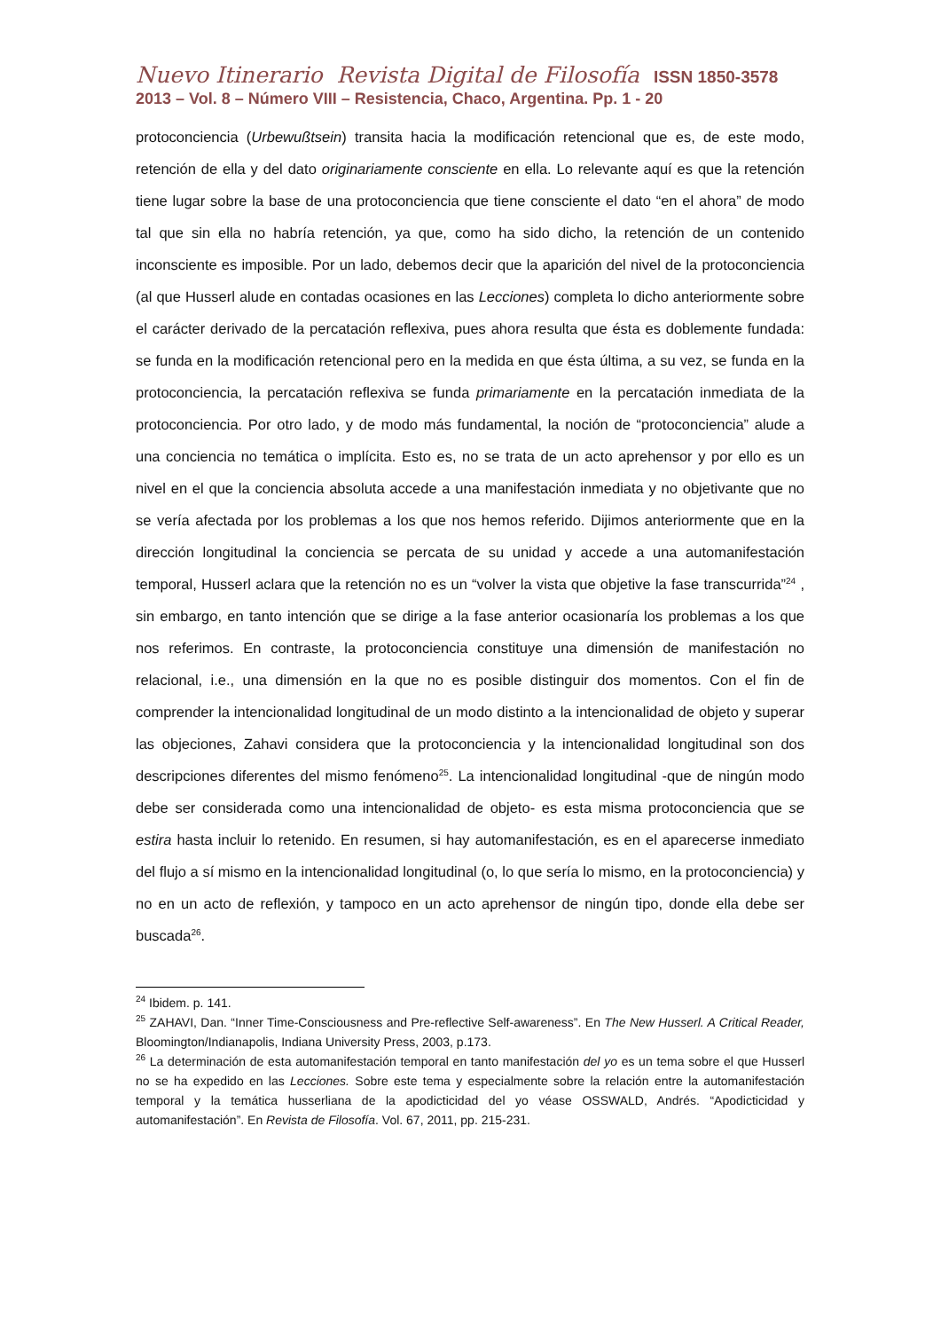Nuevo Itinerario Revista Digital de Filosofía ISSN 1850-3578
2013 – Vol. 8 – Número VIII – Resistencia, Chaco, Argentina. Pp. 1 - 20
protoconciencia (Urbewußtsein) transita hacia la modificación retencional que es, de este modo, retención de ella y del dato originariamente consciente en ella. Lo relevante aquí es que la retención tiene lugar sobre la base de una protoconciencia que tiene consciente el dato “en el ahora” de modo tal que sin ella no habría retención, ya que, como ha sido dicho, la retención de un contenido inconsciente es imposible. Por un lado, debemos decir que la aparición del nivel de la protoconciencia (al que Husserl alude en contadas ocasiones en las Lecciones) completa lo dicho anteriormente sobre el carácter derivado de la percatación reflexiva, pues ahora resulta que ésta es doblemente fundada: se funda en la modificación retencional pero en la medida en que ésta última, a su vez, se funda en la protoconciencia, la percatación reflexiva se funda primariamente en la percatación inmediata de la protoconciencia. Por otro lado, y de modo más fundamental, la noción de “protoconciencia” alude a una conciencia no temática o implícita. Esto es, no se trata de un acto aprehensor y por ello es un nivel en el que la conciencia absoluta accede a una manifestación inmediata y no objetivante que no se vería afectada por los problemas a los que nos hemos referido. Dijimos anteriormente que en la dirección longitudinal la conciencia se percata de su unidad y accede a una automanifestación temporal, Husserl aclara que la retención no es un “volver la vista que objetive la fase transcurrida”<sup>24</sup> , sin embargo, en tanto intención que se dirige a la fase anterior ocasionaría los problemas a los que nos referimos. En contraste, la protoconciencia constituye una dimensión de manifestación no relacional, i.e., una dimensión en la que no es posible distinguir dos momentos. Con el fin de comprender la intencionalidad longitudinal de un modo distinto a la intencionalidad de objeto y superar las objeciones, Zahavi considera que la protoconciencia y la intencionalidad longitudinal son dos descripciones diferentes del mismo fenómeno<sup>25</sup>. La intencionalidad longitudinal -que de ningún modo debe ser considerada como una intencionalidad de objeto- es esta misma protoconciencia que se estira hasta incluir lo retenido. En resumen, si hay automanifestación, es en el aparecerse inmediato del flujo a sí mismo en la intencionalidad longitudinal (o, lo que sería lo mismo, en la protoconciencia) y no en un acto de reflexión, y tampoco en un acto aprehensor de ningún tipo, donde ella debe ser buscada<sup>26</sup>.
<sup>24</sup> Ibidem. p. 141.
<sup>25</sup> ZAHAVI, Dan. “Inner Time-Consciousness and Pre-reflective Self-awareness”. En The New Husserl. A Critical Reader, Bloomington/Indianapolis, Indiana University Press, 2003, p.173.
<sup>26</sup> La determinación de esta automanifestación temporal en tanto manifestación del yo es un tema sobre el que Husserl no se ha expedido en las Lecciones. Sobre este tema y especialmente sobre la relación entre la automanifestación temporal y la temática husserliana de la apodicticidad del yo véase OSSWALD, Andrés. “Apodicticidad y automanifestación”. En Revista de Filosofía. Vol. 67, 2011, pp. 215-231.